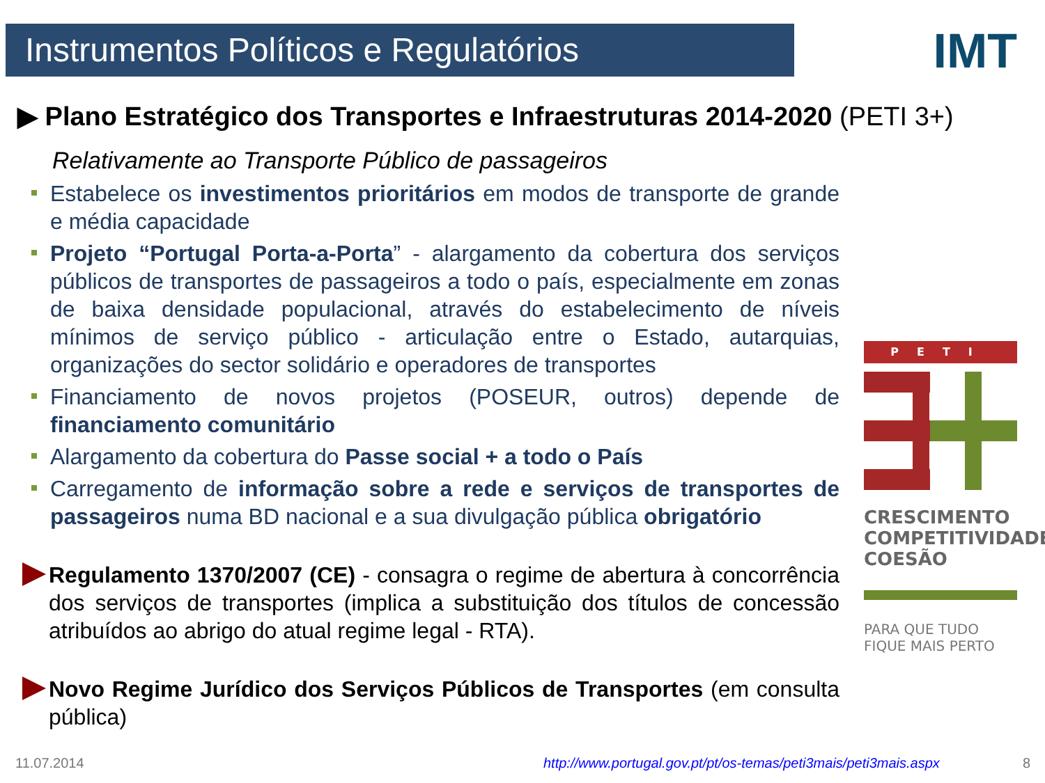Instrumentos Políticos e Regulatórios IMT
▶ Plano Estratégico dos Transportes e Infraestruturas 2014-2020 (PETI 3+)
Relativamente ao Transporte Público de passageiros
Estabelece os investimentos prioritários em modos de transporte de grande e média capacidade
Projeto “Portugal Porta-a-Porta” - alargamento da cobertura dos serviços públicos de transportes de passageiros a todo o país, especialmente em zonas de baixa densidade populacional, através do estabelecimento de níveis mínimos de serviço público - articulação entre o Estado, autarquias, organizações do sector solidário e operadores de transportes
Financiamento de novos projetos (POSEUR, outros) depende de financiamento comunitário
Alargamento da cobertura do Passe social + a todo o País
Carregamento de informação sobre a rede e serviços de transportes de passageiros numa BD nacional e a sua divulgação pública obrigatório
Regulamento 1370/2007 (CE) - consagra o regime de abertura à concorrência dos serviços de transportes (implica a substituição dos títulos de concessão atribuídos ao abrigo do atual regime legal - RTA).
Novo Regime Jurídico dos Serviços Públicos de Transportes (em consulta pública)
PETI
CRESCIMENTO
COMPETITIVIDADE
COESÃO
PARA QUE TUDO
FIQUE MAIS PERTO
11.07.2014
http://www.portugal.gov.pt/pt/os-temas/peti3mais/peti3mais.aspx
8